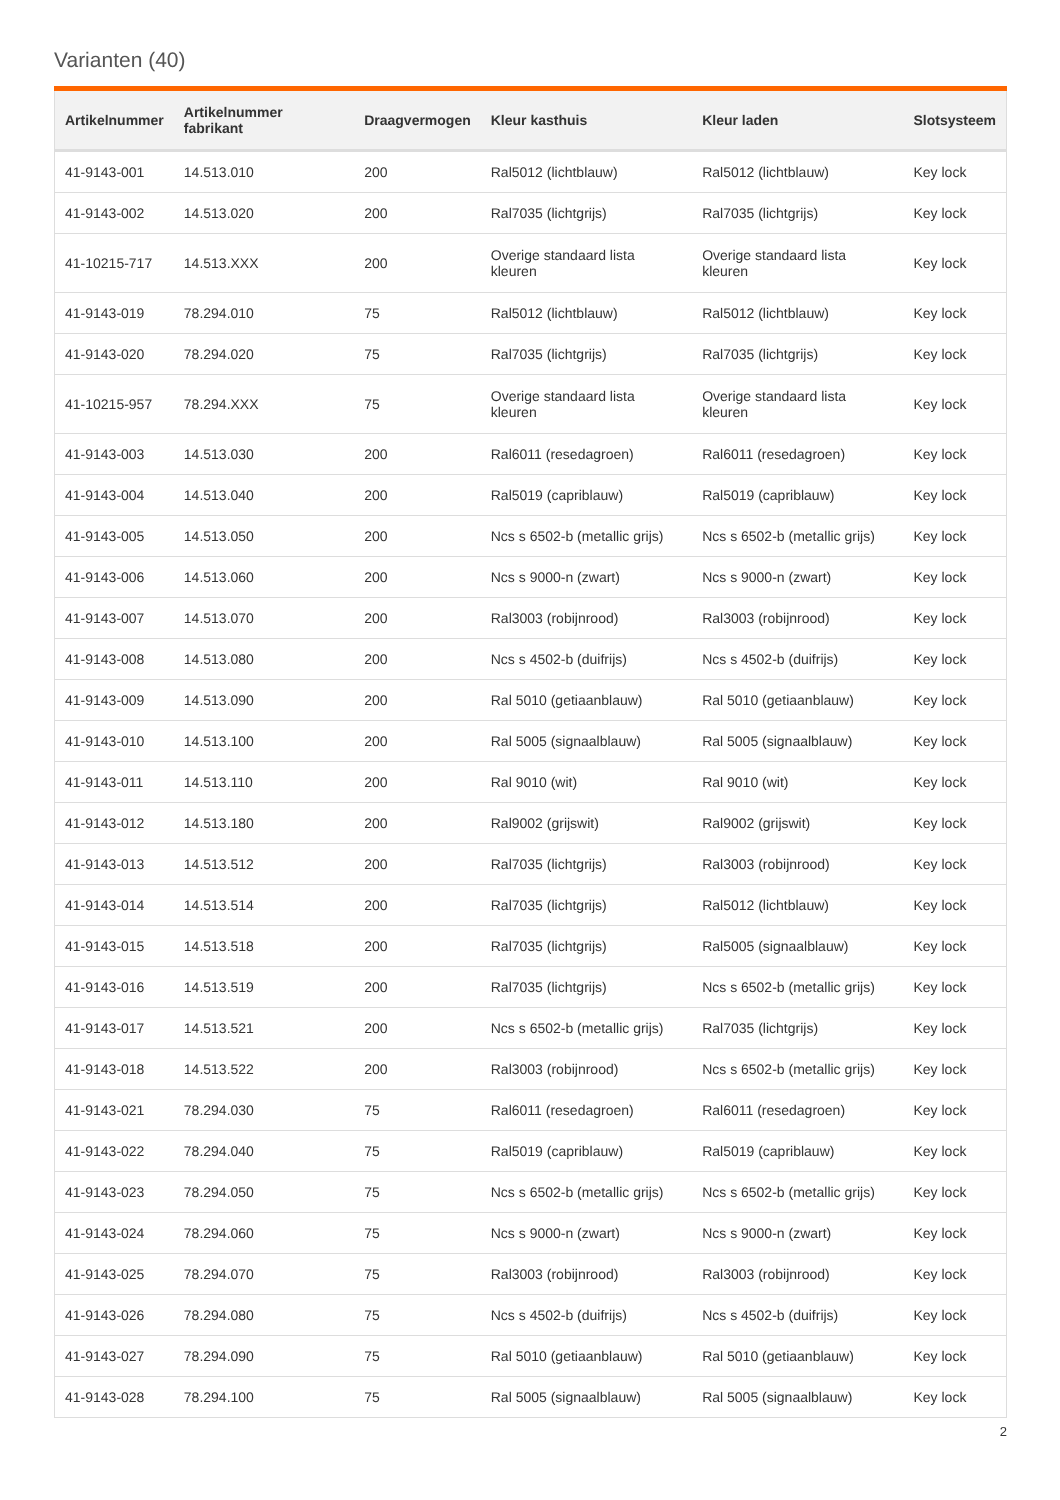Varianten (40)
| Artikelnummer | Artikelnummer fabrikant | Draagvermogen | Kleur kasthuis | Kleur laden | Slotsysteem |
| --- | --- | --- | --- | --- | --- |
| 41-9143-001 | 14.513.010 | 200 | Ral5012 (lichtblauw) | Ral5012 (lichtblauw) | Key lock |
| 41-9143-002 | 14.513.020 | 200 | Ral7035 (lichtgrijs) | Ral7035 (lichtgrijs) | Key lock |
| 41-10215-717 | 14.513.XXX | 200 | Overige standaard lista kleuren | Overige standaard lista kleuren | Key lock |
| 41-9143-019 | 78.294.010 | 75 | Ral5012 (lichtblauw) | Ral5012 (lichtblauw) | Key lock |
| 41-9143-020 | 78.294.020 | 75 | Ral7035 (lichtgrijs) | Ral7035 (lichtgrijs) | Key lock |
| 41-10215-957 | 78.294.XXX | 75 | Overige standaard lista kleuren | Overige standaard lista kleuren | Key lock |
| 41-9143-003 | 14.513.030 | 200 | Ral6011 (resedagroen) | Ral6011 (resedagroen) | Key lock |
| 41-9143-004 | 14.513.040 | 200 | Ral5019 (capriblauw) | Ral5019 (capriblauw) | Key lock |
| 41-9143-005 | 14.513.050 | 200 | Ncs s 6502-b (metallic grijs) | Ncs s 6502-b (metallic grijs) | Key lock |
| 41-9143-006 | 14.513.060 | 200 | Ncs s 9000-n (zwart) | Ncs s 9000-n (zwart) | Key lock |
| 41-9143-007 | 14.513.070 | 200 | Ral3003 (robijnrood) | Ral3003 (robijnrood) | Key lock |
| 41-9143-008 | 14.513.080 | 200 | Ncs s 4502-b (duifrijs) | Ncs s 4502-b (duifrijs) | Key lock |
| 41-9143-009 | 14.513.090 | 200 | Ral 5010 (getiaanblauw) | Ral 5010 (getiaanblauw) | Key lock |
| 41-9143-010 | 14.513.100 | 200 | Ral 5005 (signaalblauw) | Ral 5005 (signaalblauw) | Key lock |
| 41-9143-011 | 14.513.110 | 200 | Ral 9010 (wit) | Ral 9010 (wit) | Key lock |
| 41-9143-012 | 14.513.180 | 200 | Ral9002 (grijswit) | Ral9002 (grijswit) | Key lock |
| 41-9143-013 | 14.513.512 | 200 | Ral7035 (lichtgrijs) | Ral3003 (robijnrood) | Key lock |
| 41-9143-014 | 14.513.514 | 200 | Ral7035 (lichtgrijs) | Ral5012 (lichtblauw) | Key lock |
| 41-9143-015 | 14.513.518 | 200 | Ral7035 (lichtgrijs) | Ral5005 (signaalblauw) | Key lock |
| 41-9143-016 | 14.513.519 | 200 | Ral7035 (lichtgrijs) | Ncs s 6502-b (metallic grijs) | Key lock |
| 41-9143-017 | 14.513.521 | 200 | Ncs s 6502-b (metallic grijs) | Ral7035 (lichtgrijs) | Key lock |
| 41-9143-018 | 14.513.522 | 200 | Ral3003 (robijnrood) | Ncs s 6502-b (metallic grijs) | Key lock |
| 41-9143-021 | 78.294.030 | 75 | Ral6011 (resedagroen) | Ral6011 (resedagroen) | Key lock |
| 41-9143-022 | 78.294.040 | 75 | Ral5019 (capriblauw) | Ral5019 (capriblauw) | Key lock |
| 41-9143-023 | 78.294.050 | 75 | Ncs s 6502-b (metallic grijs) | Ncs s 6502-b (metallic grijs) | Key lock |
| 41-9143-024 | 78.294.060 | 75 | Ncs s 9000-n (zwart) | Ncs s 9000-n (zwart) | Key lock |
| 41-9143-025 | 78.294.070 | 75 | Ral3003 (robijnrood) | Ral3003 (robijnrood) | Key lock |
| 41-9143-026 | 78.294.080 | 75 | Ncs s 4502-b (duifrijs) | Ncs s 4502-b (duifrijs) | Key lock |
| 41-9143-027 | 78.294.090 | 75 | Ral 5010 (getiaanblauw) | Ral 5010 (getiaanblauw) | Key lock |
| 41-9143-028 | 78.294.100 | 75 | Ral 5005 (signaalblauw) | Ral 5005 (signaalblauw) | Key lock |
2